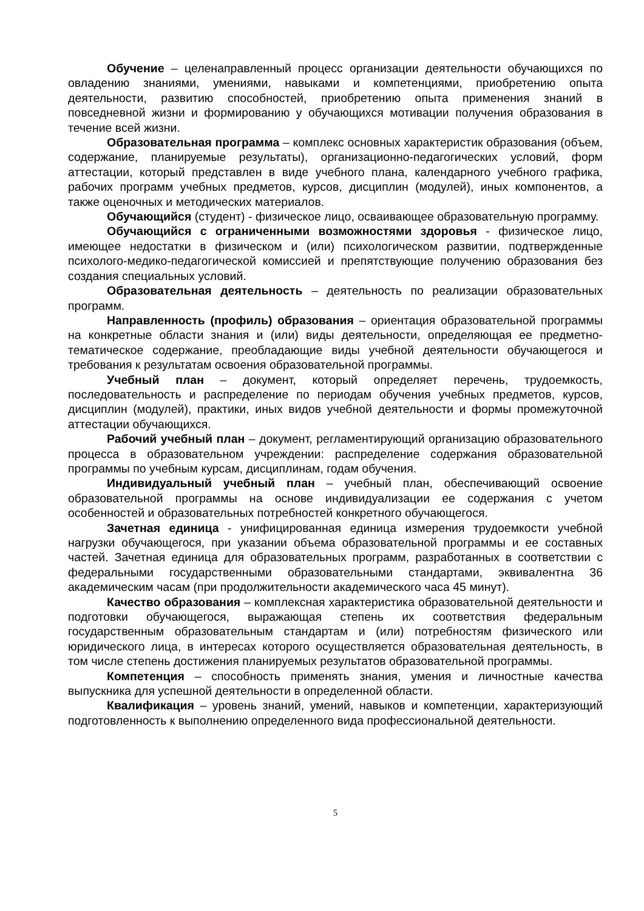Обучение – целенаправленный процесс организации деятельности обучающихся по овладению знаниями, умениями, навыками и компетенциями, приобретению опыта деятельности, развитию способностей, приобретению опыта применения знаний в повседневной жизни и формированию у обучающихся мотивации получения образования в течение всей жизни.
Образовательная программа – комплекс основных характеристик образования (объем, содержание, планируемые результаты), организационно-педагогических условий, форм аттестации, который представлен в виде учебного плана, календарного учебного графика, рабочих программ учебных предметов, курсов, дисциплин (модулей), иных компонентов, а также оценочных и методических материалов.
Обучающийся (студент) - физическое лицо, осваивающее образовательную программу.
Обучающийся с ограниченными возможностями здоровья - физическое лицо, имеющее недостатки в физическом и (или) психологическом развитии, подтвержденные психолого-медико-педагогической комиссией и препятствующие получению образования без создания специальных условий.
Образовательная деятельность – деятельность по реализации образовательных программ.
Направленность (профиль) образования – ориентация образовательной программы на конкретные области знания и (или) виды деятельности, определяющая ее предметно-тематическое содержание, преобладающие виды учебной деятельности обучающегося и требования к результатам освоения образовательной программы.
Учебный план – документ, который определяет перечень, трудоемкость, последовательность и распределение по периодам обучения учебных предметов, курсов, дисциплин (модулей), практики, иных видов учебной деятельности и формы промежуточной аттестации обучающихся.
Рабочий учебный план – документ, регламентирующий организацию образовательного процесса в образовательном учреждении: распределение содержания образовательной программы по учебным курсам, дисциплинам, годам обучения.
Индивидуальный учебный план – учебный план, обеспечивающий освоение образовательной программы на основе индивидуализации ее содержания с учетом особенностей и образовательных потребностей конкретного обучающегося.
Зачетная единица - унифицированная единица измерения трудоемкости учебной нагрузки обучающегося, при указании объема образовательной программы и ее составных частей. Зачетная единица для образовательных программ, разработанных в соответствии с федеральными государственными образовательными стандартами, эквивалентна 36 академическим часам (при продолжительности академического часа 45 минут).
Качество образования – комплексная характеристика образовательной деятельности и подготовки обучающегося, выражающая степень их соответствия федеральным государственным образовательным стандартам и (или) потребностям физического или юридического лица, в интересах которого осуществляется образовательная деятельность, в том числе степень достижения планируемых результатов образовательной программы.
Компетенция – способность применять знания, умения и личностные качества выпускника для успешной деятельности в определенной области.
Квалификация – уровень знаний, умений, навыков и компетенции, характеризующий подготовленность к выполнению определенного вида профессиональной деятельности.
5